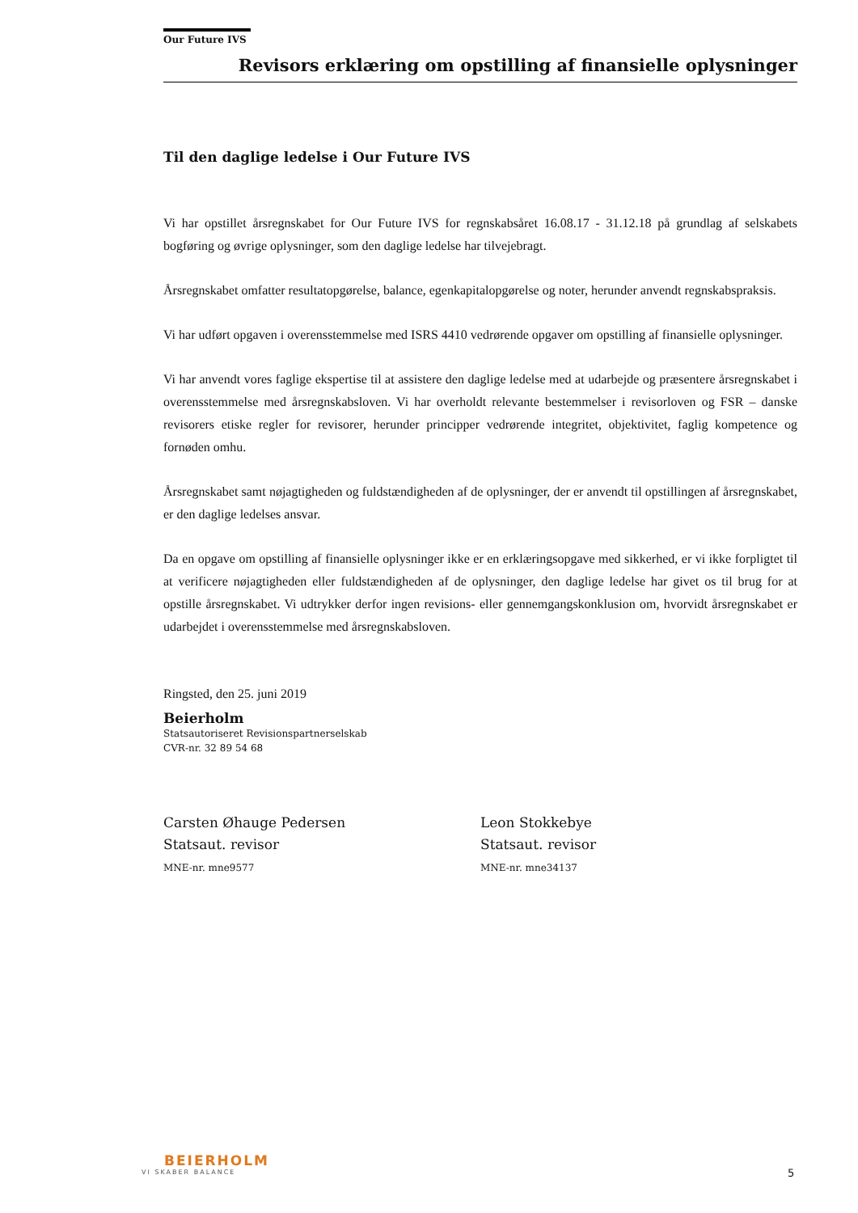Our Future IVS
Revisors erklæring om opstilling af finansielle oplysninger
Til den daglige ledelse i Our Future IVS
Vi har opstillet årsregnskabet for Our Future IVS for regnskabsåret 16.08.17 - 31.12.18 på grundlag af selskabets bogføring og øvrige oplysninger, som den daglige ledelse har tilvejebragt.
Årsregnskabet omfatter resultatopgørelse, balance, egenkapitalopgørelse og noter, herunder anvendt regnskabspraksis.
Vi har udført opgaven i overensstemmelse med ISRS 4410 vedrørende opgaver om opstilling af finansielle oplysninger.
Vi har anvendt vores faglige ekspertise til at assistere den daglige ledelse med at udarbejde og præsentere årsregnskabet i overensstemmelse med årsregnskabsloven. Vi har overholdt relevante bestemmelser i revisorloven og FSR – danske revisorers etiske regler for revisorer, herunder principper vedrørende integritet, objektivitet, faglig kompetence og fornøden omhu.
Årsregnskabet samt nøjagtigheden og fuldstændigheden af de oplysninger, der er anvendt til opstillingen af årsregnskabet, er den daglige ledelses ansvar.
Da en opgave om opstilling af finansielle oplysninger ikke er en erklæringsopgave med sikkerhed, er vi ikke forpligtet til at verificere nøjagtigheden eller fuldstændigheden af de oplysninger, den daglige ledelse har givet os til brug for at opstille årsregnskabet. Vi udtrykker derfor ingen revisions- eller gennemgangskonklusion om, hvorvidt årsregnskabet er udarbejdet i overensstemmelse med årsregnskabsloven.
Ringsted, den 25. juni 2019
Beierholm
Statsautoriseret Revisionspartnerselskab
CVR-nr. 32 89 54 68
Carsten Øhauge Pedersen
Statsaut. revisor
MNE-nr. mne9577
Leon Stokkebye
Statsaut. revisor
MNE-nr. mne34137
BEIERHOLM
VI SKABER BALANCE
5